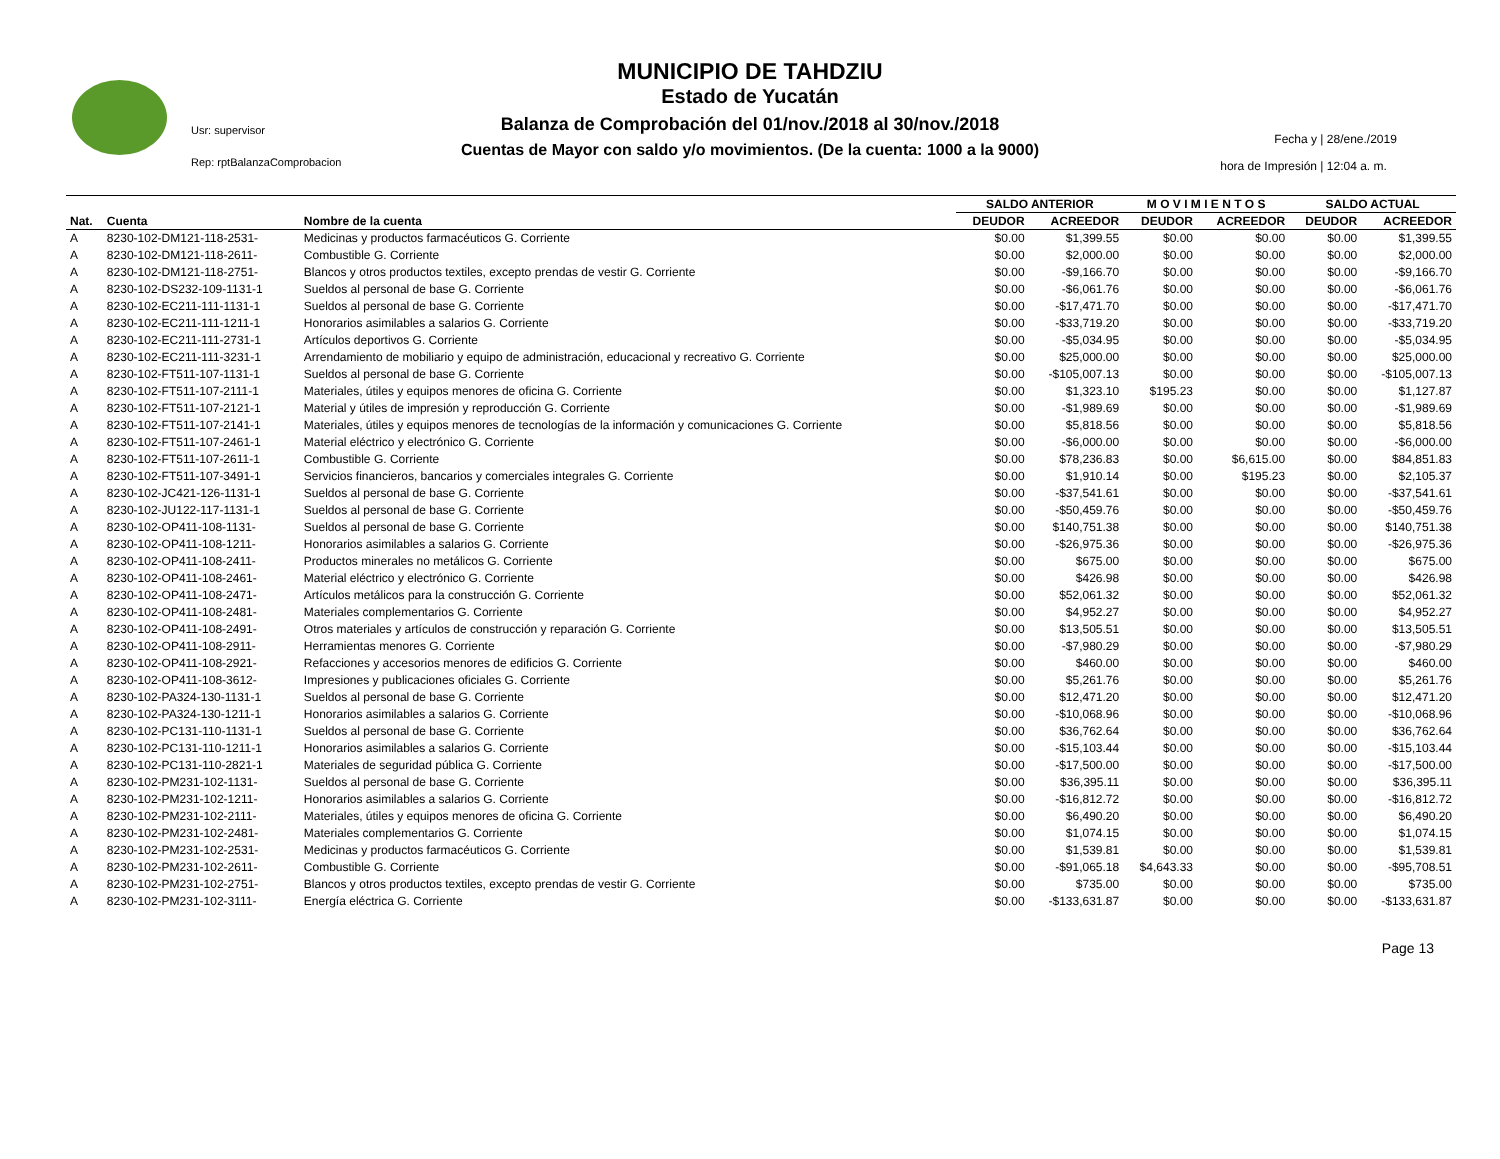MUNICIPIO DE TAHDZIU
Estado de Yucatán
Balanza de Comprobación del 01/nov./2018 al 30/nov./2018
Cuentas de Mayor con saldo y/o movimientos. (De la cuenta: 1000 a la 9000)
Usr: supervisor
Rep: rptBalanzaComprobacion
Fecha y | 28/ene./2019
hora de Impresión | 12:04 a. m.
| | | | SALDO ANTERIOR | | M O V I M I E N T O S | | SALDO ACTUAL | |
| --- | --- | --- | --- | --- | --- | --- | --- | --- |
| Nat. | Cuenta | Nombre de la cuenta | DEUDOR | ACREEDOR | DEUDOR | ACREEDOR | DEUDOR | ACREEDOR |
| A | 8230-102-DM121-118-2531- | Medicinas y productos farmacéuticos G. Corriente | $0.00 | $1,399.55 | $0.00 | $0.00 | $0.00 | $1,399.55 |
| A | 8230-102-DM121-118-2611- | Combustible G. Corriente | $0.00 | $2,000.00 | $0.00 | $0.00 | $0.00 | $2,000.00 |
| A | 8230-102-DM121-118-2751- | Blancos y otros productos textiles, excepto prendas de vestir G. Corriente | $0.00 | -$9,166.70 | $0.00 | $0.00 | $0.00 | -$9,166.70 |
| A | 8230-102-DS232-109-1131-1 | Sueldos al personal de base G. Corriente | $0.00 | -$6,061.76 | $0.00 | $0.00 | $0.00 | -$6,061.76 |
| A | 8230-102-EC211-111-1131-1 | Sueldos al personal de base G. Corriente | $0.00 | -$17,471.70 | $0.00 | $0.00 | $0.00 | -$17,471.70 |
| A | 8230-102-EC211-111-1211-1 | Honorarios asimilables a salarios G. Corriente | $0.00 | -$33,719.20 | $0.00 | $0.00 | $0.00 | -$33,719.20 |
| A | 8230-102-EC211-111-2731-1 | Artículos deportivos G. Corriente | $0.00 | -$5,034.95 | $0.00 | $0.00 | $0.00 | -$5,034.95 |
| A | 8230-102-EC211-111-3231-1 | Arrendamiento de mobiliario y equipo de administración, educacional y recreativo G. Corriente | $0.00 | $25,000.00 | $0.00 | $0.00 | $0.00 | $25,000.00 |
| A | 8230-102-FT511-107-1131-1 | Sueldos al personal de base G. Corriente | $0.00 | -$105,007.13 | $0.00 | $0.00 | $0.00 | -$105,007.13 |
| A | 8230-102-FT511-107-2111-1 | Materiales, útiles y equipos menores de oficina G. Corriente | $0.00 | $1,323.10 | $195.23 | $0.00 | $0.00 | $1,127.87 |
| A | 8230-102-FT511-107-2121-1 | Material y útiles de impresión y reproducción G. Corriente | $0.00 | -$1,989.69 | $0.00 | $0.00 | $0.00 | -$1,989.69 |
| A | 8230-102-FT511-107-2141-1 | Materiales, útiles y equipos menores de tecnologías de la información y comunicaciones G. Corriente | $0.00 | $5,818.56 | $0.00 | $0.00 | $0.00 | $5,818.56 |
| A | 8230-102-FT511-107-2461-1 | Material eléctrico y electrónico G. Corriente | $0.00 | -$6,000.00 | $0.00 | $0.00 | $0.00 | -$6,000.00 |
| A | 8230-102-FT511-107-2611-1 | Combustible G. Corriente | $0.00 | $78,236.83 | $0.00 | $6,615.00 | $0.00 | $84,851.83 |
| A | 8230-102-FT511-107-3491-1 | Servicios financieros, bancarios y comerciales integrales G. Corriente | $0.00 | $1,910.14 | $0.00 | $195.23 | $0.00 | $2,105.37 |
| A | 8230-102-JC421-126-1131-1 | Sueldos al personal de base G. Corriente | $0.00 | -$37,541.61 | $0.00 | $0.00 | $0.00 | -$37,541.61 |
| A | 8230-102-JU122-117-1131-1 | Sueldos al personal de base G. Corriente | $0.00 | -$50,459.76 | $0.00 | $0.00 | $0.00 | -$50,459.76 |
| A | 8230-102-OP411-108-1131- | Sueldos al personal de base G. Corriente | $0.00 | $140,751.38 | $0.00 | $0.00 | $0.00 | $140,751.38 |
| A | 8230-102-OP411-108-1211- | Honorarios asimilables a salarios G. Corriente | $0.00 | -$26,975.36 | $0.00 | $0.00 | $0.00 | -$26,975.36 |
| A | 8230-102-OP411-108-2411- | Productos minerales no metálicos G. Corriente | $0.00 | $675.00 | $0.00 | $0.00 | $0.00 | $675.00 |
| A | 8230-102-OP411-108-2461- | Material eléctrico y electrónico G. Corriente | $0.00 | $426.98 | $0.00 | $0.00 | $0.00 | $426.98 |
| A | 8230-102-OP411-108-2471- | Artículos metálicos para la construcción G. Corriente | $0.00 | $52,061.32 | $0.00 | $0.00 | $0.00 | $52,061.32 |
| A | 8230-102-OP411-108-2481- | Materiales complementarios G. Corriente | $0.00 | $4,952.27 | $0.00 | $0.00 | $0.00 | $4,952.27 |
| A | 8230-102-OP411-108-2491- | Otros materiales y artículos de construcción y reparación G. Corriente | $0.00 | $13,505.51 | $0.00 | $0.00 | $0.00 | $13,505.51 |
| A | 8230-102-OP411-108-2911- | Herramientas menores G. Corriente | $0.00 | -$7,980.29 | $0.00 | $0.00 | $0.00 | -$7,980.29 |
| A | 8230-102-OP411-108-2921- | Refacciones y accesorios menores de edificios G. Corriente | $0.00 | $460.00 | $0.00 | $0.00 | $0.00 | $460.00 |
| A | 8230-102-OP411-108-3612- | Impresiones y publicaciones oficiales G. Corriente | $0.00 | $5,261.76 | $0.00 | $0.00 | $0.00 | $5,261.76 |
| A | 8230-102-PA324-130-1131-1 | Sueldos al personal de base G. Corriente | $0.00 | $12,471.20 | $0.00 | $0.00 | $0.00 | $12,471.20 |
| A | 8230-102-PA324-130-1211-1 | Honorarios asimilables a salarios G. Corriente | $0.00 | -$10,068.96 | $0.00 | $0.00 | $0.00 | -$10,068.96 |
| A | 8230-102-PC131-110-1131-1 | Sueldos al personal de base G. Corriente | $0.00 | $36,762.64 | $0.00 | $0.00 | $0.00 | $36,762.64 |
| A | 8230-102-PC131-110-1211-1 | Honorarios asimilables a salarios G. Corriente | $0.00 | -$15,103.44 | $0.00 | $0.00 | $0.00 | -$15,103.44 |
| A | 8230-102-PC131-110-2821-1 | Materiales de seguridad pública G. Corriente | $0.00 | -$17,500.00 | $0.00 | $0.00 | $0.00 | -$17,500.00 |
| A | 8230-102-PM231-102-1131- | Sueldos al personal de base G. Corriente | $0.00 | $36,395.11 | $0.00 | $0.00 | $0.00 | $36,395.11 |
| A | 8230-102-PM231-102-1211- | Honorarios asimilables a salarios G. Corriente | $0.00 | -$16,812.72 | $0.00 | $0.00 | $0.00 | -$16,812.72 |
| A | 8230-102-PM231-102-2111- | Materiales, útiles y equipos menores de oficina G. Corriente | $0.00 | $6,490.20 | $0.00 | $0.00 | $0.00 | $6,490.20 |
| A | 8230-102-PM231-102-2481- | Materiales complementarios G. Corriente | $0.00 | $1,074.15 | $0.00 | $0.00 | $0.00 | $1,074.15 |
| A | 8230-102-PM231-102-2531- | Medicinas y productos farmacéuticos G. Corriente | $0.00 | $1,539.81 | $0.00 | $0.00 | $0.00 | $1,539.81 |
| A | 8230-102-PM231-102-2611- | Combustible G. Corriente | $0.00 | -$91,065.18 | $4,643.33 | $0.00 | $0.00 | -$95,708.51 |
| A | 8230-102-PM231-102-2751- | Blancos y otros productos textiles, excepto prendas de vestir G. Corriente | $0.00 | $735.00 | $0.00 | $0.00 | $0.00 | $735.00 |
| A | 8230-102-PM231-102-3111- | Energía eléctrica G. Corriente | $0.00 | -$133,631.87 | $0.00 | $0.00 | $0.00 | -$133,631.87 |
Page 13